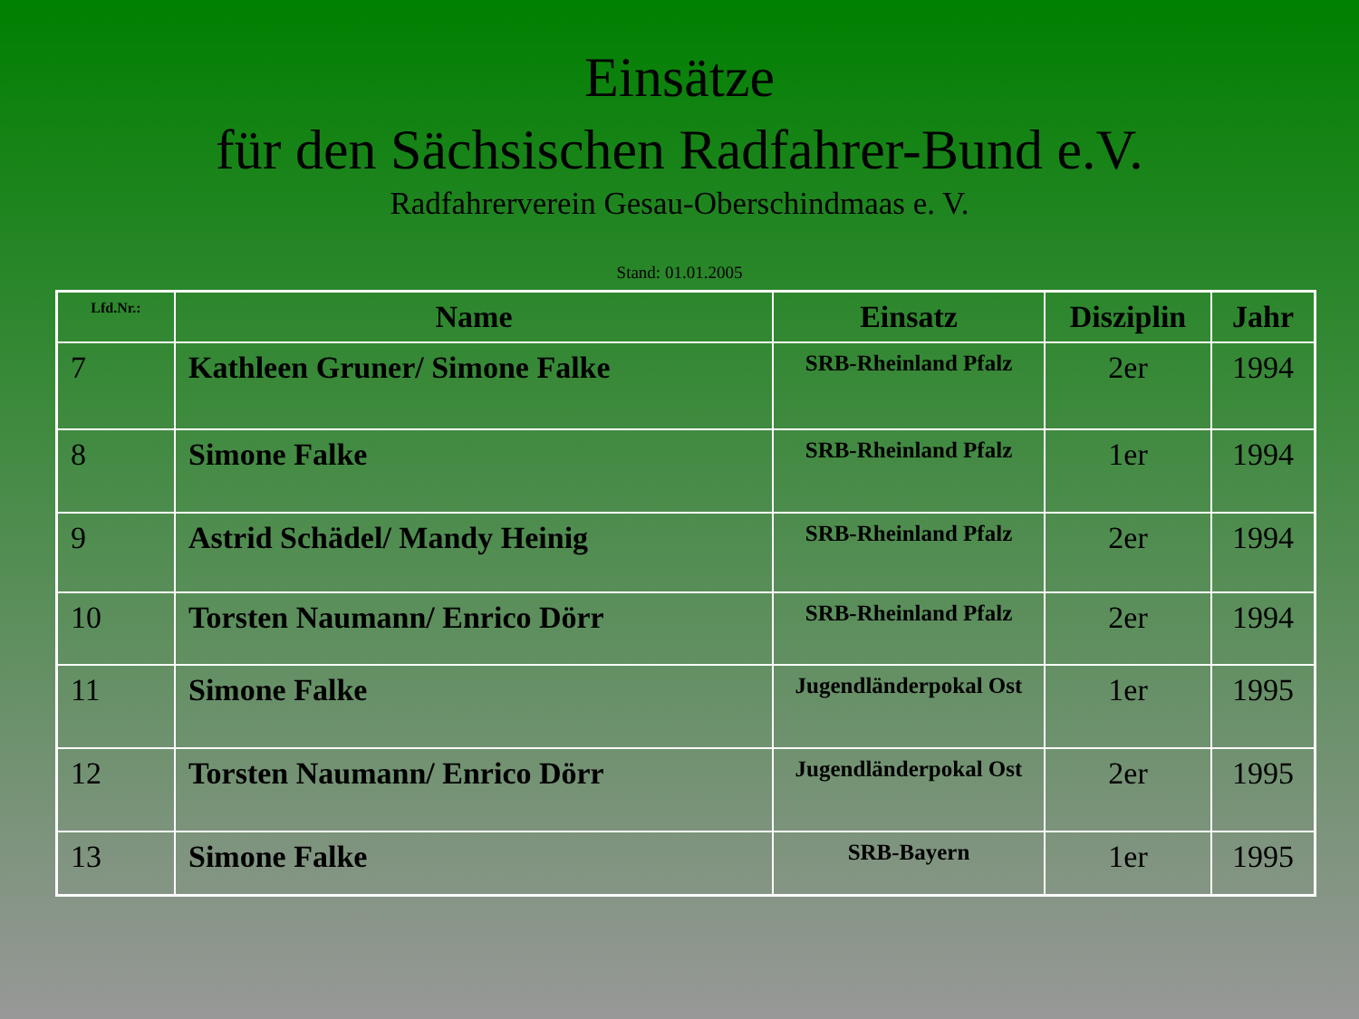Einsätze
für den Sächsischen Radfahrer-Bund e.V.
Radfahrerverein Gesau-Oberschindmaas e. V.
Stand: 01.01.2005
| Lfd.Nr.: | Name | Einsatz | Disziplin | Jahr |
| --- | --- | --- | --- | --- |
| 7 | Kathleen Gruner/ Simone Falke | SRB-Rheinland Pfalz | 2er | 1994 |
| 8 | Simone Falke | SRB-Rheinland Pfalz | 1er | 1994 |
| 9 | Astrid Schädel/ Mandy Heinig | SRB-Rheinland Pfalz | 2er | 1994 |
| 10 | Torsten Naumann/ Enrico Dörr | SRB-Rheinland Pfalz | 2er | 1994 |
| 11 | Simone Falke | Jugendländerpokal Ost | 1er | 1995 |
| 12 | Torsten Naumann/ Enrico Dörr | Jugendländerpokal Ost | 2er | 1995 |
| 13 | Simone Falke | SRB-Bayern | 1er | 1995 |